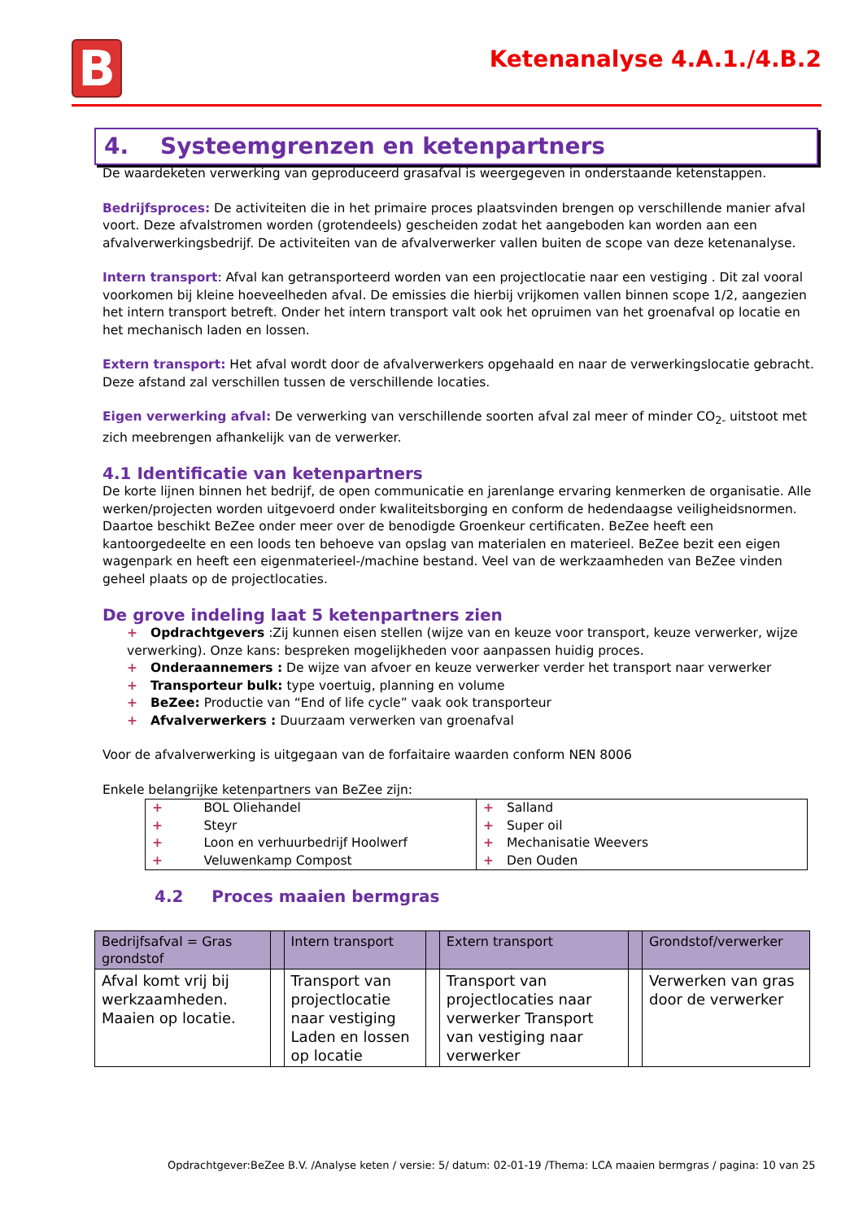B
Ketenanalyse 4.A.1./4.B.2
4. Systeemgrenzen en ketenpartners
De waardeketen verwerking van geproduceerd grasafval is weergegeven in onderstaande ketenstappen.
Bedrijfsproces: De activiteiten die in het primaire proces plaatsvinden brengen op verschillende manier afval voort. Deze afvalstromen worden (grotendeels) gescheiden zodat het aangeboden kan worden aan een afvalverwerkingsbedrijf. De activiteiten van de afvalverwerker vallen buiten de scope van deze ketenanalyse.
Intern transport: Afval kan getransporteerd worden van een projectlocatie naar een vestiging . Dit zal vooral voorkomen bij kleine hoeveelheden afval. De emissies die hierbij vrijkomen vallen binnen scope 1/2, aangezien het intern transport betreft. Onder het intern transport valt ook het opruimen van het groenafval op locatie en het mechanisch laden en lossen.
Extern transport: Het afval wordt door de afvalverwerkers opgehaald en naar de verwerkingslocatie gebracht. Deze afstand zal verschillen tussen de verschillende locaties.
Eigen verwerking afval: De verwerking van verschillende soorten afval zal meer of minder CO<sub>2-</sub> uitstoot met zich meebrengen afhankelijk van de verwerker.
4.1 Identificatie van ketenpartners
De korte lijnen binnen het bedrijf, de open communicatie en jarenlange ervaring kenmerken de organisatie. Alle werken/projecten worden uitgevoerd onder kwaliteitsborging en conform de hedendaagse veiligheidsnormen.
Daartoe beschikt BeZee onder meer over de benodigde Groenkeur certificaten. BeZee heeft een kantoorgedeelte en een loods ten behoeve van opslag van materialen en materieel. BeZee bezit een eigen wagenpark en heeft een eigenmaterieel-/machine bestand. Veel van de werkzaamheden van BeZee vinden geheel plaats op de projectlocaties.
De grove indeling laat 5 ketenpartners zien
+ Opdrachtgevers :Zij kunnen eisen stellen (wijze van en keuze voor transport, keuze verwerker, wijze verwerking). Onze kans: bespreken mogelijkheden voor aanpassen huidig proces.
+ Onderaannemers : De wijze van afvoer en keuze verwerker verder het transport naar verwerker
+ Transporteur bulk: type voertuig, planning en volume
+ BeZee: Productie van “End of life cycle” vaak ook transporteur
+ Afvalverwerkers : Duurzaam verwerken van groenafval
Voor de afvalverwerking is uitgegaan van de forfaitaire waarden conform NEN 8006
Enkele belangrijke ketenpartners van BeZee zijn:
| + BOL Oliehandel + Steyr + Loon en verhuurbedrijf Hoolwerf + Veluwenkamp Compost | + Salland + Super oil + Mechanisatie Weevers + Den Ouden |
4.2 Proces maaien bermgras
| Bedrijfsafval = Gras grondstof | | Intern transport | | Extern transport | | Grondstof/verwerker |
| --- | --- | --- | --- | --- | --- | --- |
| Afval komt vrij bij werkzaamheden. Maaien op locatie. | | Transport van projectlocatie naar vestiging Laden en lossen op locatie | | Transport van projectlocaties naar verwerker Transport van vestiging naar verwerker | | Verwerken van gras door de verwerker |
Opdrachtgever:BeZee B.V. /Analyse keten / versie: 5/ datum: 02-01-19 /Thema: LCA maaien bermgras / pagina: 10 van 25